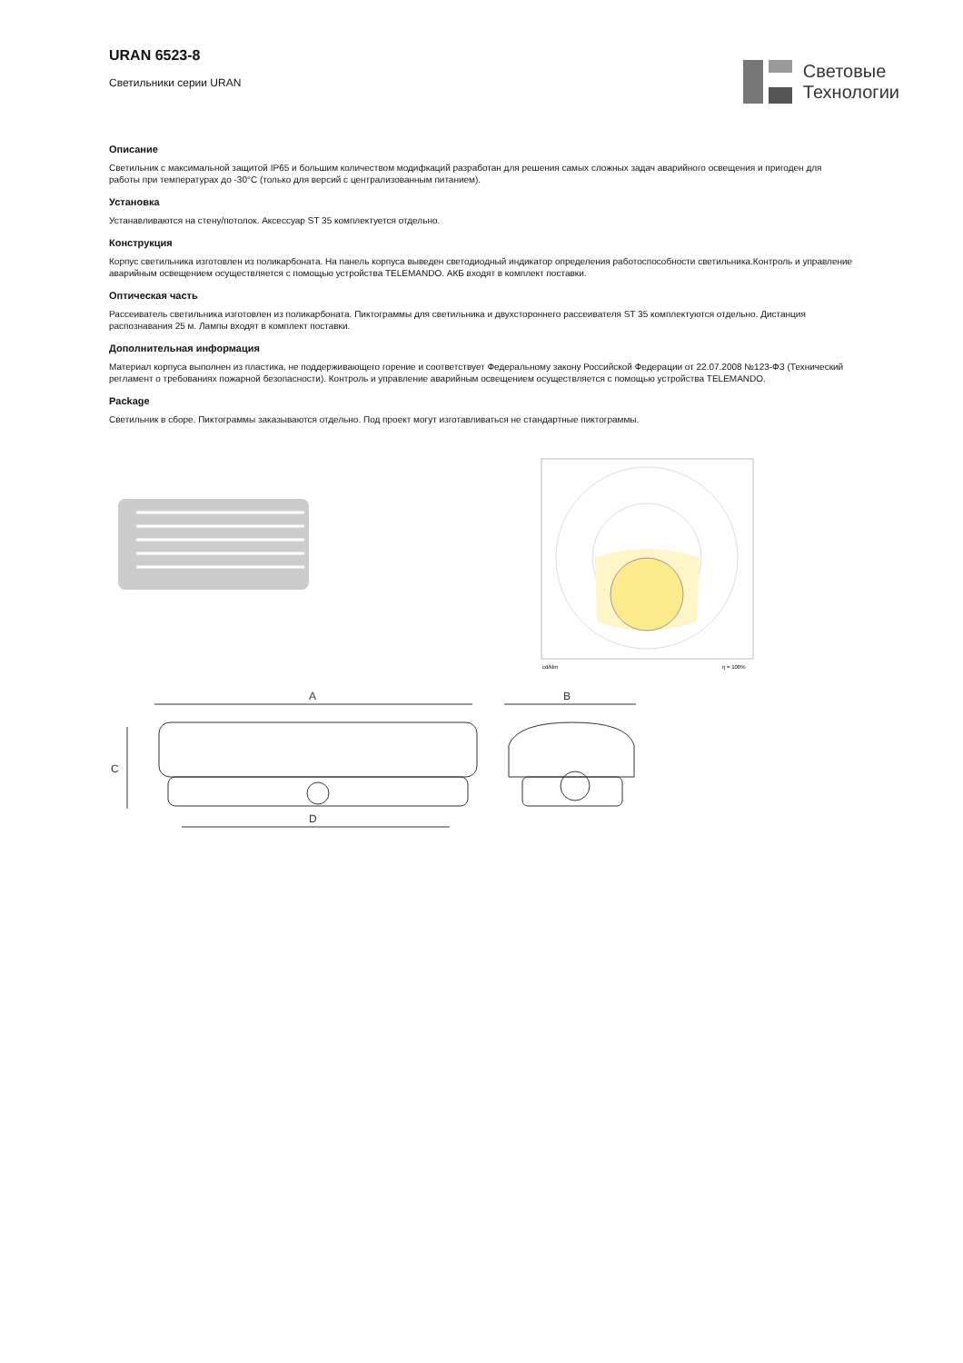URAN 6523-8
Светильники серии URAN
Световые
Технологии
Описание
Светильник с максимальной защитой IP65 и большим количеством модифкаций разработан для решения самых сложных задач аварийного освещения и пригоден для работы при температурах до -30°С (только для версий с централизованным питанием).
Установка
Устанавливаются на стену/потолок. Аксессуар ST 35 комплектуется отдельно.
Конструкция
Корпус светильника изготовлен из поликарбоната. На панель корпуса выведен светодиодный индикатор определения работоспособности светильника.Контроль и управление аварийным освещением осуществляется с помощью устройства TELEMANDO. АКБ входят в комплект поставки.
Оптическая часть
Рассеиватель светильника изготовлен из поликарбоната. Пиктограммы для светильника и двухстороннего рассеивателя ST 35 комплектуются отдельно. Дистанция распознавания 25 м. Лампы входят в комплект поставки.
Дополнительная информация
Материал корпуса выполнен из пластика, не поддерживающего горение и соответствует Федеральному закону Российской Федерации от 22.07.2008 №123-ФЗ (Технический регламент о требованиях пожарной безопасности). Контроль и управление аварийным освещением осуществляется с помощью устройства TELEMANDO.
Package
Светильник в сборе. Пиктограммы заказываются отдельно. Под проект могут изготавливаться не стандартные пиктограммы.
cd/klm
η = 100%
A
B
C
D